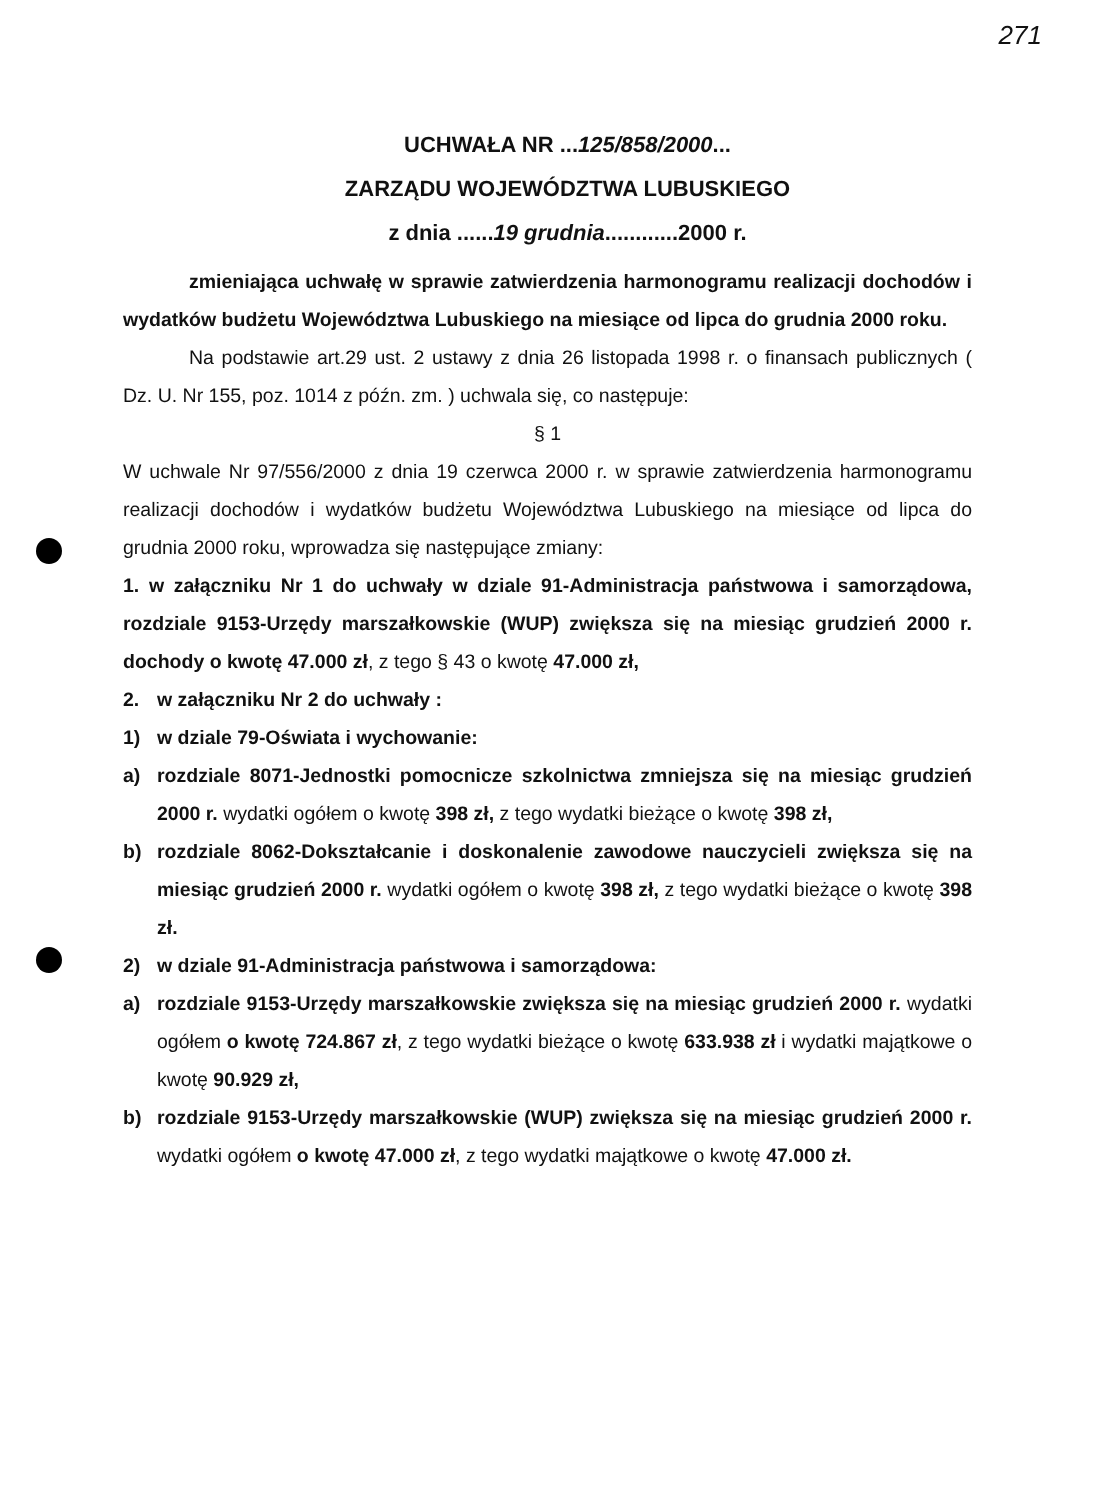271
UCHWAŁA NR ...125/858/2000...
ZARZĄDU WOJEWÓDZTWA LUBUSKIEGO
z dnia ......19 grudnia............2000 r.
zmieniająca uchwałę w sprawie zatwierdzenia harmonogramu realizacji dochodów i wydatków budżetu Województwa Lubuskiego na miesiące od lipca do grudnia 2000 roku.
Na podstawie art.29 ust. 2 ustawy z dnia 26 listopada 1998 r. o finansach publicznych ( Dz. U. Nr 155, poz. 1014 z późn. zm. ) uchwala się, co następuje:
§ 1
W uchwale Nr 97/556/2000 z dnia 19 czerwca 2000 r. w sprawie zatwierdzenia harmonogramu realizacji dochodów i wydatków budżetu Województwa Lubuskiego na miesiące od lipca do grudnia 2000 roku, wprowadza się następujące zmiany:
1. w załączniku Nr 1 do uchwały w dziale 91-Administracja państwowa i samorządowa, rozdziale 9153-Urzędy marszałkowskie (WUP) zwiększa się na miesiąc grudzień 2000 r. dochody o kwotę 47.000 zł, z tego § 43 o kwotę 47.000 zł,
2. w załączniku Nr 2 do uchwały :
1) w dziale 79-Oświata i wychowanie:
a) rozdziale 8071-Jednostki pomocnicze szkolnictwa zmniejsza się na miesiąc grudzień 2000 r. wydatki ogółem o kwotę 398 zł, z tego wydatki bieżące o kwotę 398 zł,
b) rozdziale 8062-Dokształcanie i doskonalenie zawodowe nauczycieli zwiększa się na miesiąc grudzień 2000 r. wydatki ogółem o kwotę 398 zł, z tego wydatki bieżące o kwotę 398 zł.
2) w dziale 91-Administracja państwowa i samorządowa:
a) rozdziale 9153-Urzędy marszałkowskie zwiększa się na miesiąc grudzień 2000 r. wydatki ogółem o kwotę 724.867 zł, z tego wydatki bieżące o kwotę 633.938 zł i wydatki majątkowe o kwotę 90.929 zł,
b) rozdziale 9153-Urzędy marszałkowskie (WUP) zwiększa się na miesiąc grudzień 2000 r. wydatki ogółem o kwotę 47.000 zł, z tego wydatki majątkowe o kwotę 47.000 zł.